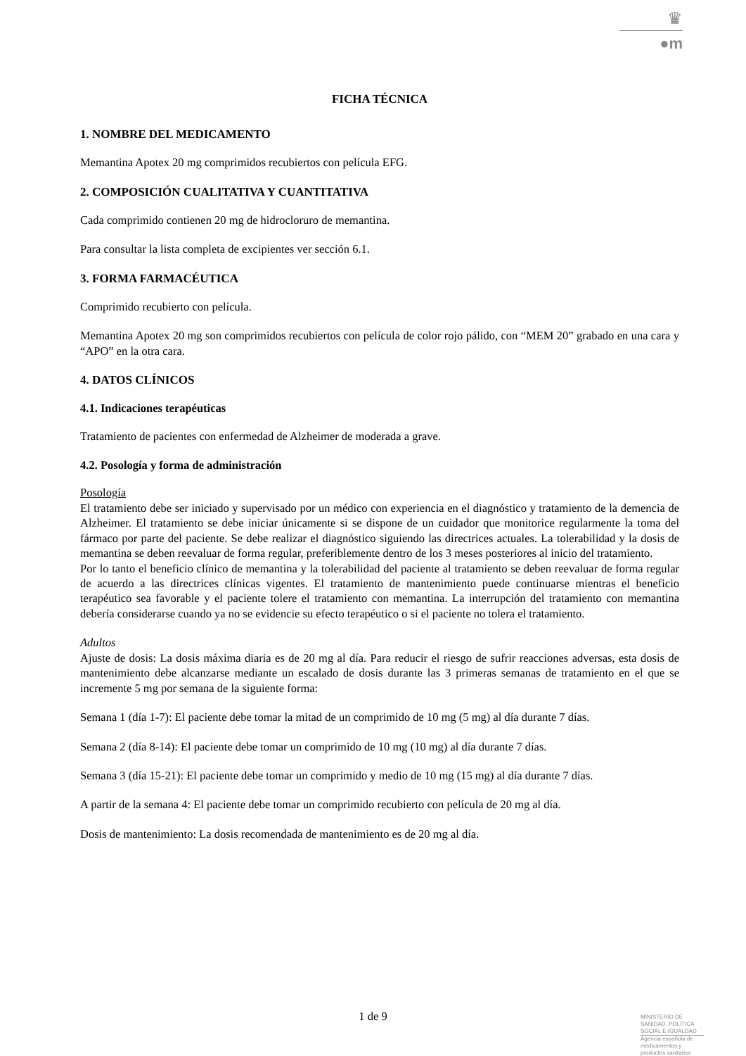♛
●m
FICHA TÉCNICA
1. NOMBRE DEL MEDICAMENTO
Memantina Apotex 20 mg comprimidos recubiertos con película EFG.
2. COMPOSICIÓN CUALITATIVA Y CUANTITATIVA
Cada comprimido contienen 20 mg de hidrocloruro de memantina.
Para consultar la lista completa de excipientes ver sección 6.1.
3. FORMA FARMACÉUTICA
Comprimido recubierto con película.
Memantina Apotex 20 mg son comprimidos recubiertos con película de color rojo pálido, con “MEM 20” grabado en una cara y “APO” en la otra cara.
4. DATOS CLÍNICOS
4.1. Indicaciones terapéuticas
Tratamiento de pacientes con enfermedad de Alzheimer de moderada a grave.
4.2. Posología y forma de administración
Posología
El tratamiento debe ser iniciado y supervisado por un médico con experiencia en el diagnóstico y tratamiento de la demencia de Alzheimer. El tratamiento se debe iniciar únicamente si se dispone de un cuidador que monitorice regularmente la toma del fármaco por parte del paciente. Se debe realizar el diagnóstico siguiendo las directrices actuales. La tolerabilidad y la dosis de memantina se deben reevaluar de forma regular, preferiblemente dentro de los 3 meses posteriores al inicio del tratamiento.
Por lo tanto el beneficio clínico de memantina y la tolerabilidad del paciente al tratamiento se deben reevaluar de forma regular de acuerdo a las directrices clínicas vigentes. El tratamiento de mantenimiento puede continuarse mientras el beneficio terapéutico sea favorable y el paciente tolere el tratamiento con memantina. La interrupción del tratamiento con memantina debería considerarse cuando ya no se evidencie su efecto terapéutico o si el paciente no tolera el tratamiento.
Adultos
Ajuste de dosis: La dosis máxima diaria es de 20 mg al día. Para reducir el riesgo de sufrir reacciones adversas, esta dosis de mantenimiento debe alcanzarse mediante un escalado de dosis durante las 3 primeras semanas de tratamiento en el que se incremente 5 mg por semana de la siguiente forma:
Semana 1 (día 1-7): El paciente debe tomar la mitad de un comprimido de 10 mg (5 mg) al día durante 7 días.
Semana 2 (día 8-14): El paciente debe tomar un comprimido de 10 mg (10 mg) al día durante 7 días.
Semana 3 (día 15-21): El paciente debe tomar un comprimido y medio de 10 mg (15 mg) al día durante 7 días.
A partir de la semana 4: El paciente debe tomar un comprimido recubierto con película de 20 mg al día.
Dosis de mantenimiento: La dosis recomendada de mantenimiento es de 20 mg al día.
1 de 9
MINISTERIO DE
SANIDAD, POLITICA
SOCIAL E IGUALDAD
Agencia española de
medicamentos y
productos sanitarios